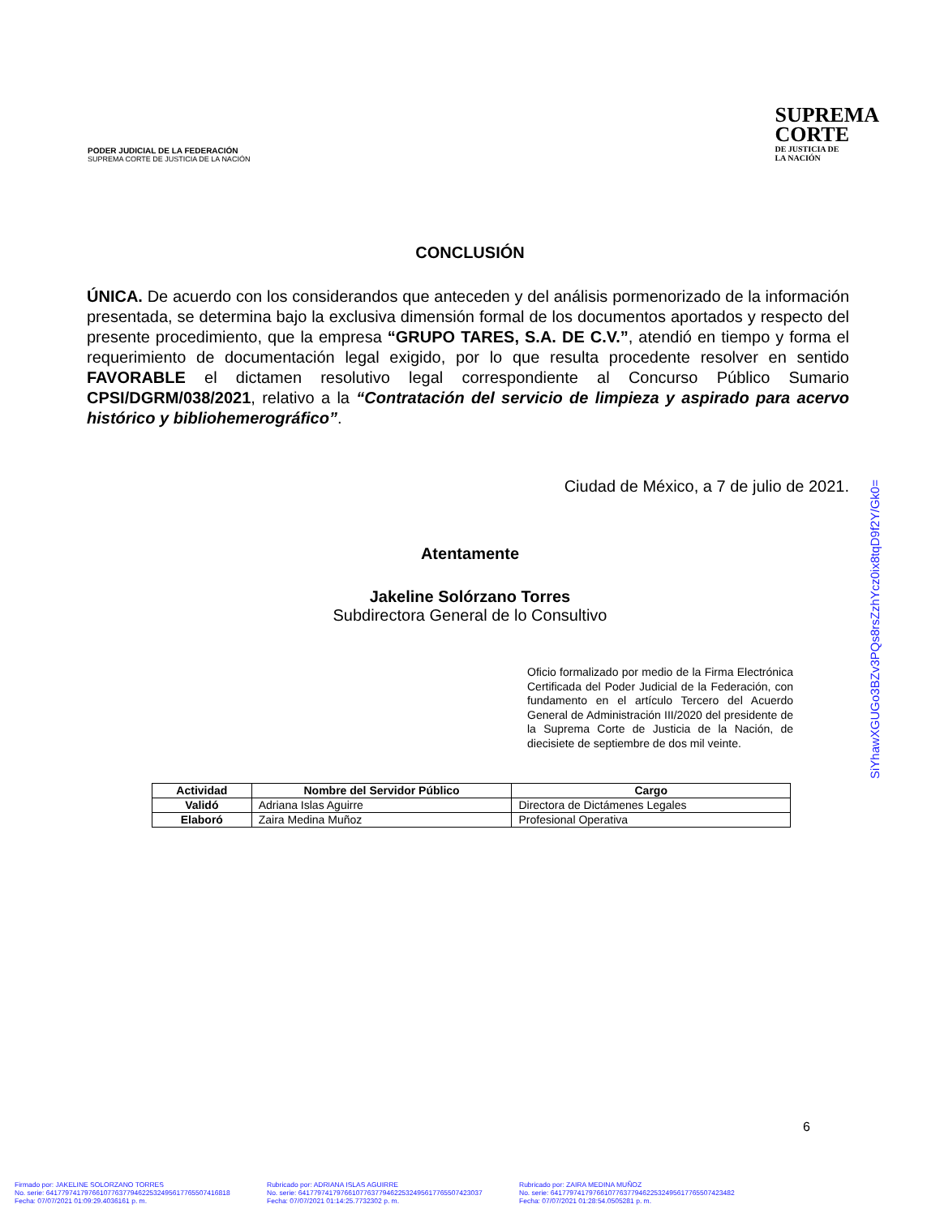PODER JUDICIAL DE LA FEDERACIÓN
SUPREMA CORTE DE JUSTICIA DE LA NACIÓN
SUPREMA
CORTE
DE JUSTICIA DE
LA NACIÓN
CONCLUSIÓN
ÚNICA. De acuerdo con los considerandos que anteceden y del análisis pormenorizado de la información presentada, se determina bajo la exclusiva dimensión formal de los documentos aportados y respecto del presente procedimiento, que la empresa “GRUPO TARES, S.A. DE C.V.”, atendió en tiempo y forma el requerimiento de documentación legal exigido, por lo que resulta procedente resolver en sentido FAVORABLE el dictamen resolutivo legal correspondiente al Concurso Público Sumario CPSI/DGRM/038/2021, relativo a la “Contratación del servicio de limpieza y aspirado para acervo histórico y bibliohemerográfico”.
Ciudad de México, a 7 de julio de 2021.
Atentamente
Jakeline Solórzano Torres
Subdirectora General de lo Consultivo
Oficio formalizado por medio de la Firma Electrónica Certificada del Poder Judicial de la Federación, con fundamento en el artículo Tercero del Acuerdo General de Administración III/2020 del presidente de la Suprema Corte de Justicia de la Nación, de diecisiete de septiembre de dos mil veinte.
| Actividad | Nombre del Servidor Público | Cargo |
| --- | --- | --- |
| Validó | Adriana Islas Aguirre | Directora de Dictámenes Legales |
| Elaboró | Zaira Medina Muñoz | Profesional Operativa |
SiYhawXGUGo3BZv3PQs8rsZzhYcz0ix8tqD9f2Y/Gk0=
6
Firmado por: JAKELINE SOLORZANO TORRES
No. serie: 641779741797661077637794622532495617765507416818
Fecha: 07/07/2021 01:09:29.4036161 p. m.
Rubricado por: ADRIANA ISLAS AGUIRRE
No. serie: 641779741797661077637794622532495617765507423037
Fecha: 07/07/2021 01:14:25.7732302 p. m.
Rubricado por: ZAIRA MEDINA MUÑOZ
No. serie: 641779741797661077637794622532495617765507423482
Fecha: 07/07/2021 01:28:54.0505281 p. m.